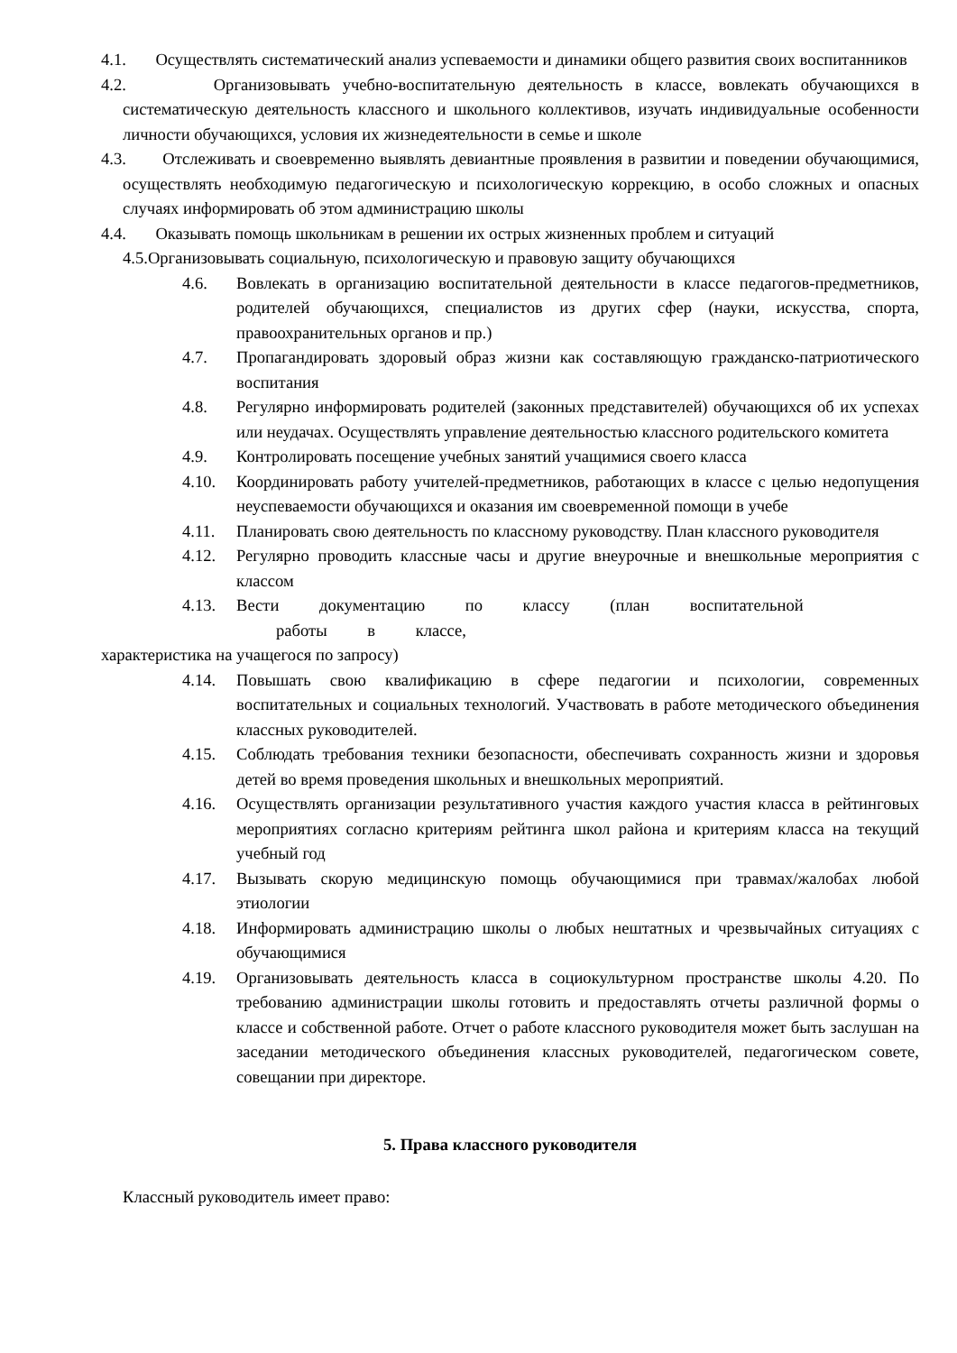4.1. Осуществлять систематический анализ успеваемости и динамики общего развития своих воспитанников
4.2. Организовывать учебно-воспитательную деятельность в классе, вовлекать обучающихся в систематическую деятельность классного и школьного коллективов, изучать индивидуальные особенности личности обучающихся, условия их жизнедеятельности в семье и школе
4.3. Отслеживать и своевременно выявлять девиантные проявления в развитии и поведении обучающимися, осуществлять необходимую педагогическую и психологическую коррекцию, в особо сложных и опасных случаях информировать об этом администрацию школы
4.4. Оказывать помощь школьникам в решении их острых жизненных проблем и ситуаций
4.5.Организовывать социальную, психологическую и правовую защиту обучающихся
4.6. Вовлекать в организацию воспитательной деятельности в классе педагогов-предметников, родителей обучающихся, специалистов из других сфер (науки, искусства, спорта, правоохранительных органов и пр.)
4.7. Пропагандировать здоровый образ жизни как составляющую гражданско-патриотического воспитания
4.8. Регулярно информировать родителей (законных представителей) обучающихся об их успехах или неудачах. Осуществлять управление деятельностью классного родительского комитета
4.9. Контролировать посещение учебных занятий учащимися своего класса
4.10. Координировать работу учителей-предметников, работающих в классе с целью недопущения неуспеваемости обучающихся и оказания им своевременной помощи в учебе
4.11. Планировать свою деятельность по классному руководству. План классного руководителя
4.12. Регулярно проводить классные часы и другие внеурочные и внешкольные мероприятия с классом
4.13. Вести документацию по классу (план воспитательной
работы в классе,
характеристика на учащегося по запросу)
4.14. Повышать свою квалификацию в сфере педагогии и психологии, современных воспитательных и социальных технологий. Участвовать в работе методического объединения классных руководителей.
4.15. Соблюдать требования техники безопасности, обеспечивать сохранность жизни и здоровья детей во время проведения школьных и внешкольных мероприятий.
4.16. Осуществлять организации результативного участия каждого участия класса в рейтинговых мероприятиях согласно критериям рейтинга школ района и критериям класса на текущий учебный год
4.17. Вызывать скорую медицинскую помощь обучающимися при травмах/жалобах любой этиологии
4.18. Информировать администрацию школы о любых нештатных и чрезвычайных ситуациях с обучающимися
4.19. Организовывать деятельность класса в социокультурном пространстве школы 4.20. По требованию администрации школы готовить и предоставлять отчеты различной формы о классе и собственной работе. Отчет о работе классного руководителя может быть заслушан на заседании методического объединения классных руководителей, педагогическом совете, совещании при директоре.
5. Права классного руководителя
Классный руководитель имеет право: